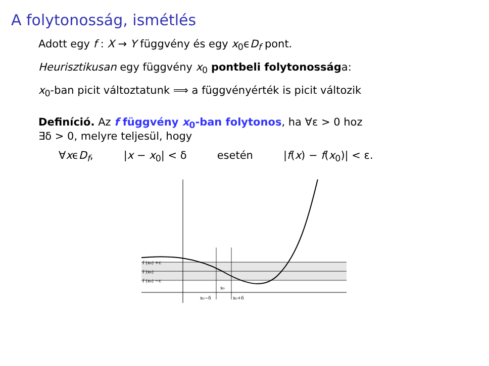A folytonosság, ismétlés
Adott egy f : X → Y függvény és egy x<sub>0</sub>ϵD<sub>f</sub> pont.
Heurisztikusan egy függvény x<sub>0</sub> pontbeli folytonossága:
x<sub>0</sub>-ban picit változtatunk ⟹ a függvényérték is picit változik
Definíció. Az f függvény x<sub>0</sub>-ban folytonos, ha ∀ε > 0 hoz
∃δ > 0, melyre teljesül, hogy
∀xϵD<sub>f</sub>, |x − x<sub>0</sub>| < δ esetén |f(x) − f(x<sub>0</sub>)| < ε.
f (x₀) +ε
f (x₀)
f (x₀) −ε
x₀
x₀−δ
x₀+δ